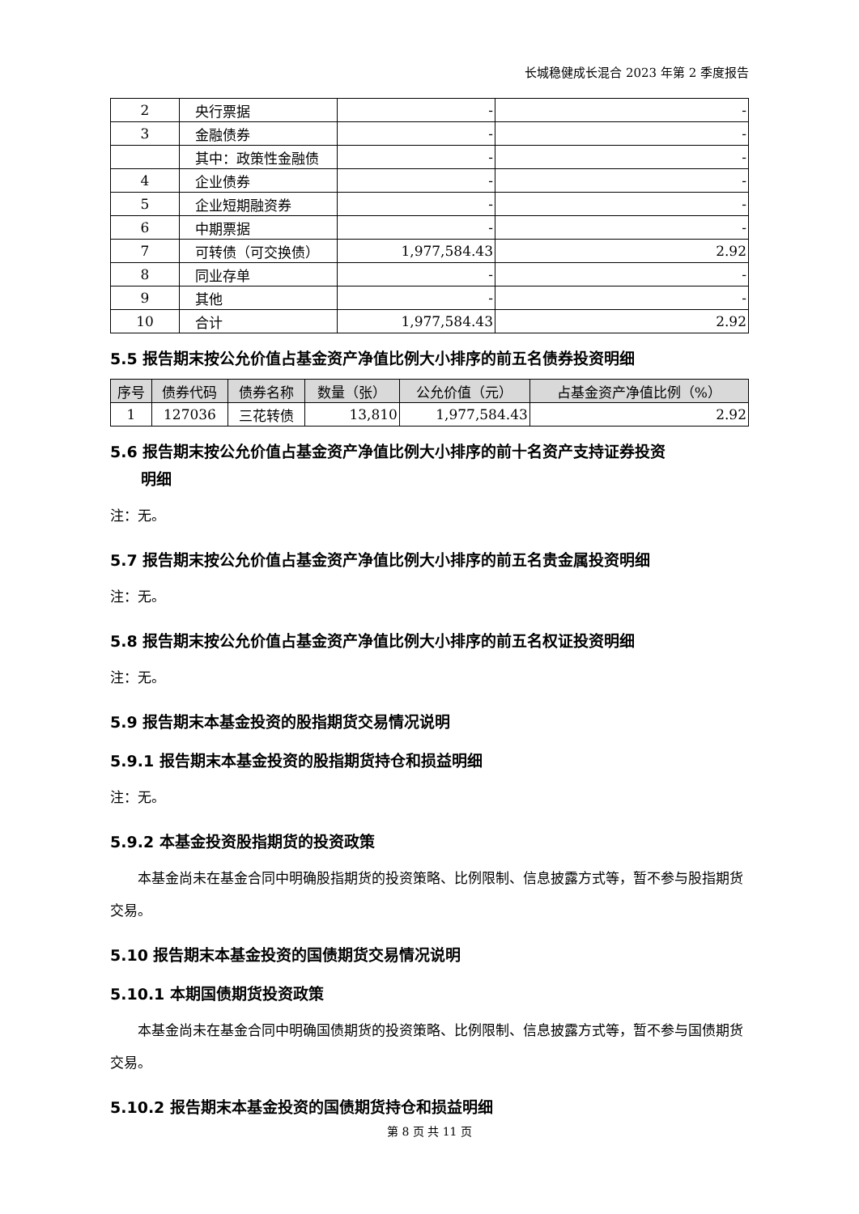长城稳健成长混合 2023 年第 2 季度报告
| 2 | 央行票据 | - | - |
| 3 | 金融债券 | - | - |
| | 其中：政策性金融债 | - | - |
| 4 | 企业债券 | - | - |
| 5 | 企业短期融资券 | - | - |
| 6 | 中期票据 | - | - |
| 7 | 可转债（可交换债） | 1,977,584.43 | 2.92 |
| 8 | 同业存单 | - | - |
| 9 | 其他 | - | - |
| 10 | 合计 | 1,977,584.43 | 2.92 |
5.5 报告期末按公允价值占基金资产净值比例大小排序的前五名债券投资明细
| 序号 | 债券代码 | 债券名称 | 数量（张） | 公允价值（元） | 占基金资产净值比例（%） |
| --- | --- | --- | --- | --- | --- |
| 1 | 127036 | 三花转债 | 13,810 | 1,977,584.43 | 2.92 |
5.6 报告期末按公允价值占基金资产净值比例大小排序的前十名资产支持证券投资
　　明细
注：无。
5.7 报告期末按公允价值占基金资产净值比例大小排序的前五名贵金属投资明细
注：无。
5.8 报告期末按公允价值占基金资产净值比例大小排序的前五名权证投资明细
注：无。
5.9 报告期末本基金投资的股指期货交易情况说明
5.9.1 报告期末本基金投资的股指期货持仓和损益明细
注：无。
5.9.2 本基金投资股指期货的投资政策
本基金尚未在基金合同中明确股指期货的投资策略、比例限制、信息披露方式等，暂不参与股指期货交易。
5.10 报告期末本基金投资的国债期货交易情况说明
5.10.1 本期国债期货投资政策
本基金尚未在基金合同中明确国债期货的投资策略、比例限制、信息披露方式等，暂不参与国债期货交易。
5.10.2 报告期末本基金投资的国债期货持仓和损益明细
第 8 页 共 11 页